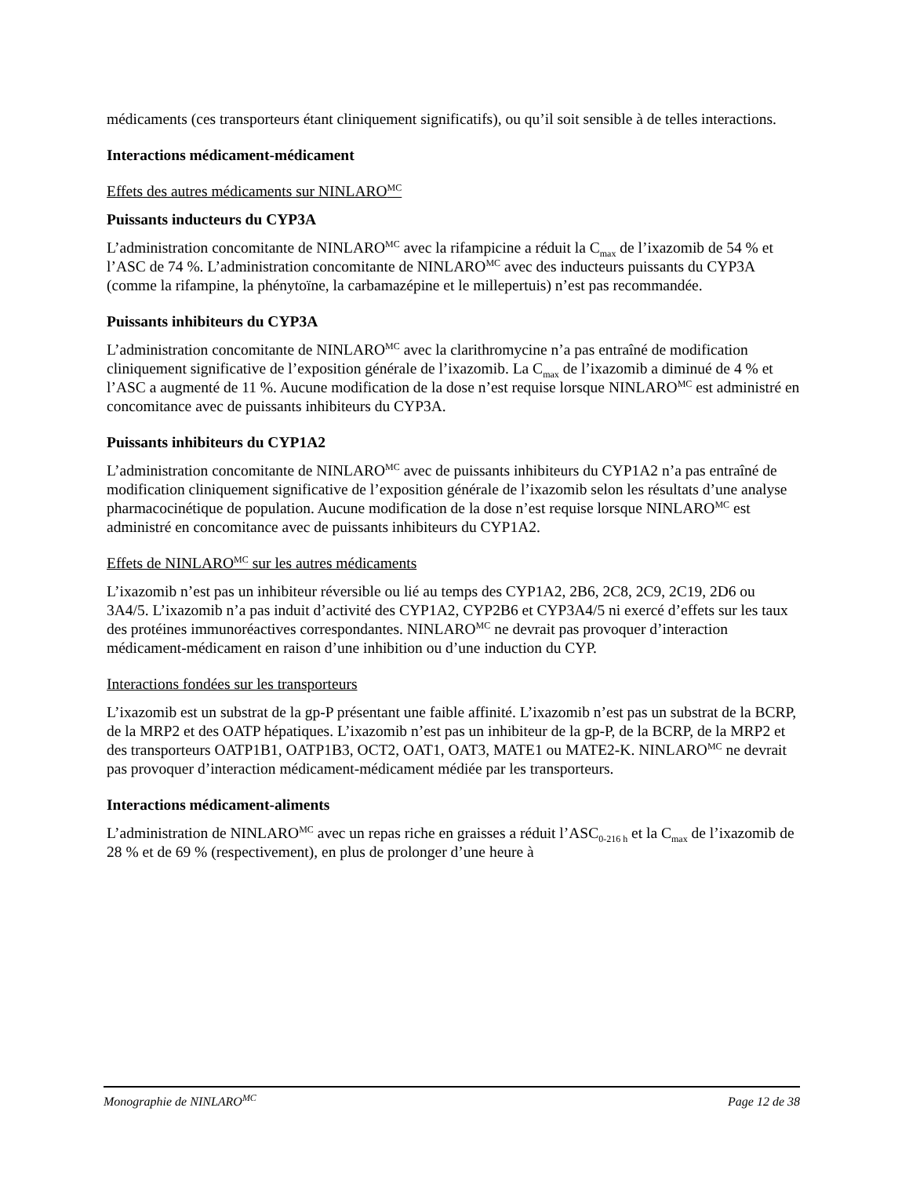médicaments (ces transporteurs étant cliniquement significatifs), ou qu’il soit sensible à de telles interactions.
Interactions médicament-médicament
Effets des autres médicaments sur NINLARO<sup>MC</sup>
Puissants inducteurs du CYP3A
L’administration concomitante de NINLARO<sup>MC</sup> avec la rifampicine a réduit la C<sub>max</sub> de l’ixazomib de 54 % et l’ASC de 74 %. L’administration concomitante de NINLARO<sup>MC</sup> avec des inducteurs puissants du CYP3A (comme la rifampine, la phénytoïne, la carbamazépine et le millepertuis) n’est pas recommandée.
Puissants inhibiteurs du CYP3A
L’administration concomitante de NINLARO<sup>MC</sup> avec la clarithromycine n’a pas entraîné de modification cliniquement significative de l’exposition générale de l’ixazomib. La C<sub>max</sub> de l’ixazomib a diminué de 4 % et l’ASC a augmenté de 11 %. Aucune modification de la dose n’est requise lorsque NINLARO<sup>MC</sup> est administré en concomitance avec de puissants inhibiteurs du CYP3A.
Puissants inhibiteurs du CYP1A2
L’administration concomitante de NINLARO<sup>MC</sup> avec de puissants inhibiteurs du CYP1A2 n’a pas entraîné de modification cliniquement significative de l’exposition générale de l’ixazomib selon les résultats d’une analyse pharmacocinétique de population. Aucune modification de la dose n’est requise lorsque NINLARO<sup>MC</sup> est administré en concomitance avec de puissants inhibiteurs du CYP1A2.
Effets de NINLARO<sup>MC</sup> sur les autres médicaments
L’ixazomib n’est pas un inhibiteur réversible ou lié au temps des CYP1A2, 2B6, 2C8, 2C9, 2C19, 2D6 ou 3A4/5. L’ixazomib n’a pas induit d’activité des CYP1A2, CYP2B6 et CYP3A4/5 ni exercé d’effets sur les taux des protéines immunoréactives correspondantes. NINLARO<sup>MC</sup> ne devrait pas provoquer d’interaction médicament-médicament en raison d’une inhibition ou d’une induction du CYP.
Interactions fondées sur les transporteurs
L’ixazomib est un substrat de la gp-P présentant une faible affinité. L’ixazomib n’est pas un substrat de la BCRP, de la MRP2 et des OATP hépatiques. L’ixazomib n’est pas un inhibiteur de la gp-P, de la BCRP, de la MRP2 et des transporteurs OATP1B1, OATP1B3, OCT2, OAT1, OAT3, MATE1 ou MATE2-K. NINLARO<sup>MC</sup> ne devrait pas provoquer d’interaction médicament-médicament médiée par les transporteurs.
Interactions médicament-aliments
L’administration de NINLARO<sup>MC</sup> avec un repas riche en graisses a réduit l’ASC<sub>0-216 h</sub> et la C<sub>max</sub> de l’ixazomib de 28 % et de 69 % (respectivement), en plus de prolonger d’une heure à
Monographie de NINLARO<sup>MC</sup> Page 12 de 38